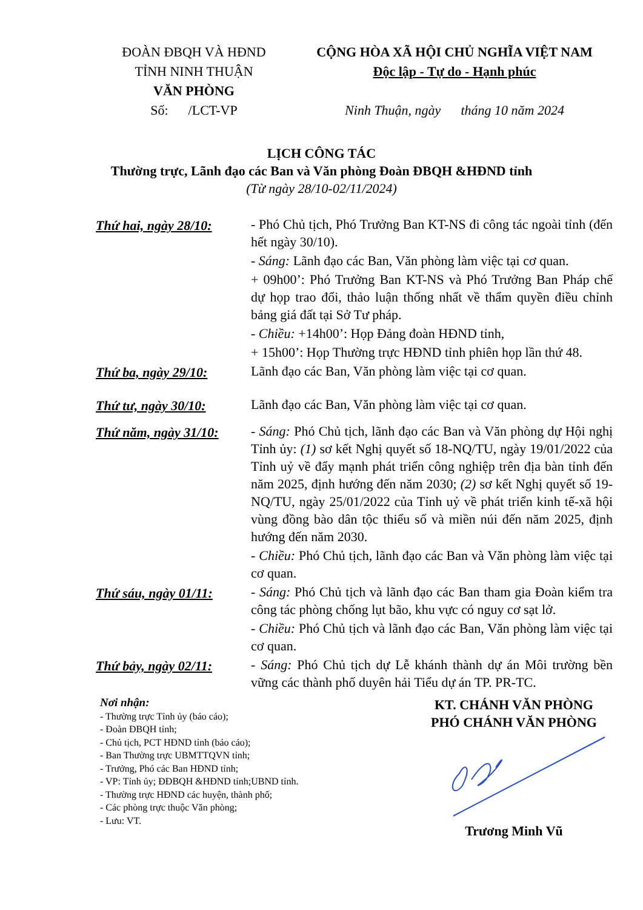ĐOÀN ĐBQH VÀ HĐND
TỈNH NINH THUẬN
VĂN PHÒNG
Số: /LCT-VP
CỘNG HÒA XÃ HỘI CHỦ NGHĨA VIỆT NAM
Độc lập - Tự do - Hạnh phúc
Ninh Thuận, ngày tháng 10 năm 2024
LỊCH CÔNG TÁC
Thường trực, Lãnh đạo các Ban và Văn phòng Đoàn ĐBQH &HĐND tỉnh
(Từ ngày 28/10-02/11/2024)
Thứ hai, ngày 28/10:
- Phó Chủ tịch, Phó Trưởng Ban KT-NS đi công tác ngoài tỉnh (đến hết ngày 30/10).
- Sáng: Lãnh đạo các Ban, Văn phòng làm việc tại cơ quan.
+ 09h00’: Phó Trưởng Ban KT-NS và Phó Trưởng Ban Pháp chế dự họp trao đổi, thảo luận thống nhất về thẩm quyền điều chỉnh bảng giá đất tại Sở Tư pháp.
- Chiều: +14h00’: Họp Đảng đoàn HĐND tỉnh,
+ 15h00’: Họp Thường trực HĐND tỉnh phiên họp lần thứ 48.
Thứ ba, ngày 29/10:
Lãnh đạo các Ban, Văn phòng làm việc tại cơ quan.
Thứ tư, ngày 30/10:
Lãnh đạo các Ban, Văn phòng làm việc tại cơ quan.
Thứ năm, ngày 31/10:
- Sáng: Phó Chủ tịch, lãnh đạo các Ban và Văn phòng dự Hội nghị Tỉnh ủy: (1) sơ kết Nghị quyết số 18-NQ/TU, ngày 19/01/2022 của Tỉnh uỷ về đẩy mạnh phát triển công nghiệp trên địa bàn tỉnh đến năm 2025, định hướng đến năm 2030; (2) sơ kết Nghị quyết số 19-NQ/TU, ngày 25/01/2022 của Tỉnh uỷ về phát triển kinh tế-xã hội vùng đồng bào dân tộc thiểu số và miền núi đến năm 2025, định hướng đến năm 2030.
- Chiều: Phó Chủ tịch, lãnh đạo các Ban và Văn phòng làm việc tại cơ quan.
Thứ sáu, ngày 01/11:
- Sáng: Phó Chủ tịch và lãnh đạo các Ban tham gia Đoàn kiểm tra công tác phòng chống lụt bão, khu vực có nguy cơ sạt lở.
- Chiều: Phó Chủ tịch và lãnh đạo các Ban, Văn phòng làm việc tại cơ quan.
Thứ bảy, ngày 02/11:
- Sáng: Phó Chủ tịch dự Lễ khánh thành dự án Môi trường bền vững các thành phố duyên hải Tiểu dự án TP. PR-TC.
Nơi nhận:
- Thường trực Tỉnh ủy (báo cáo);
- Đoàn ĐBQH tỉnh;
- Chủ tịch, PCT HĐND tỉnh (báo cáo);
- Ban Thường trực UBMTTQVN tỉnh;
- Trưởng, Phó các Ban HĐND tỉnh;
- VP: Tỉnh ủy; ĐĐBQH &HĐND tỉnh;UBND tỉnh.
- Thường trực HĐND các huyện, thành phố;
- Các phòng trực thuộc Văn phòng;
- Lưu: VT.
KT. CHÁNH VĂN PHÒNG
PHÓ CHÁNH VĂN PHÒNG Trương Minh Vũ